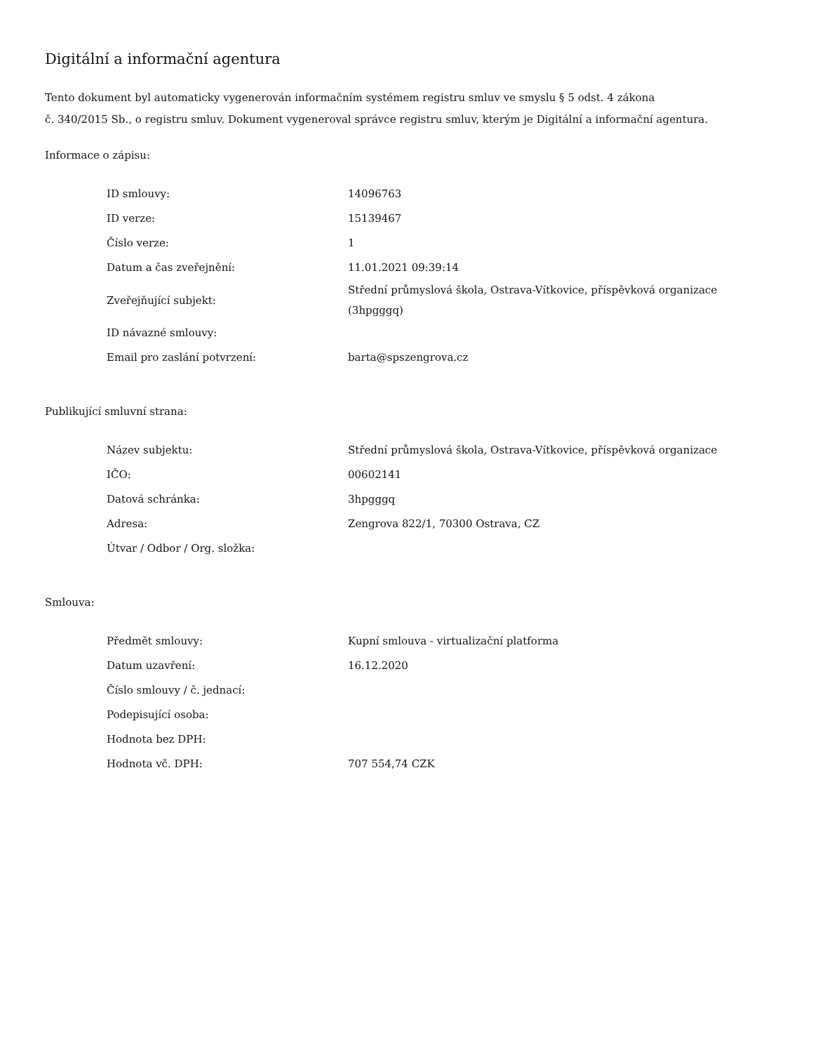Digitální a informační agentura
Tento dokument byl automaticky vygenerován informačním systémem registru smluv ve smyslu § 5 odst. 4 zákona
č. 340/2015 Sb., o registru smluv. Dokument vygeneroval správce registru smluv, kterým je Digitální a informační agentura.
Informace o zápisu:
| ID smlouvy: | 14096763 |
| ID verze: | 15139467 |
| Číslo verze: | 1 |
| Datum a čas zveřejnění: | 11.01.2021 09:39:14 |
| Zveřejňující subjekt: | Střední průmyslová škola, Ostrava-Vítkovice, příspěvková organizace (3hpgggq) |
| ID návazné smlouvy: | |
| Email pro zaslání potvrzení: | barta@spszengrova.cz |
Publikující smluvní strana:
| Název subjektu: | Střední průmyslová škola, Ostrava-Vítkovice, příspěvková organizace |
| IČO: | 00602141 |
| Datová schránka: | 3hpgggq |
| Adresa: | Zengrova 822/1, 70300 Ostrava, CZ |
| Útvar / Odbor / Org. složka: | |
Smlouva:
| Předmět smlouvy: | Kupní smlouva - virtualizační platforma |
| Datum uzavření: | 16.12.2020 |
| Číslo smlouvy / č. jednací: | |
| Podepisující osoba: | |
| Hodnota bez DPH: | |
| Hodnota vč. DPH: | 707 554,74 CZK |